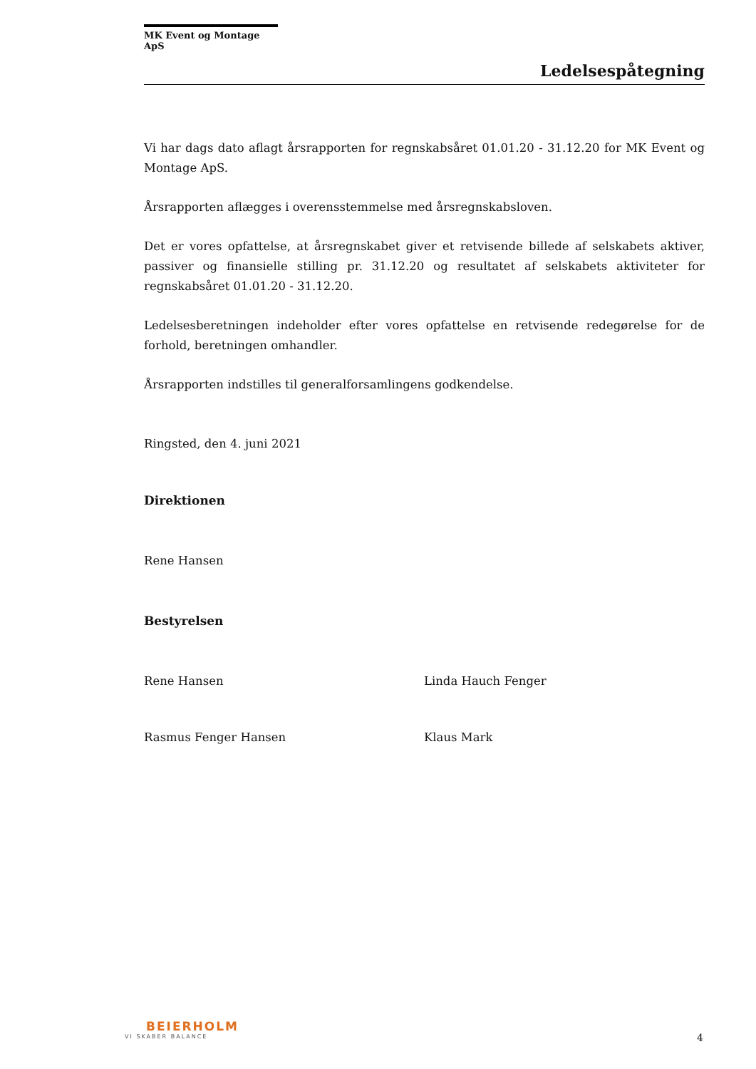MK Event og Montage ApS
Ledelsespåtegning
Vi har dags dato aflagt årsrapporten for regnskabsåret 01.01.20 - 31.12.20 for MK Event og Montage ApS.
Årsrapporten aflægges i overensstemmelse med årsregnskabsloven.
Det er vores opfattelse, at årsregnskabet giver et retvisende billede af selskabets aktiver, passiver og finansielle stilling pr. 31.12.20 og resultatet af selskabets aktiviteter for regnskabsåret 01.01.20 - 31.12.20.
Ledelsesberetningen indeholder efter vores opfattelse en retvisende redegørelse for de forhold, beretningen omhandler.
Årsrapporten indstilles til generalforsamlingens godkendelse.
Ringsted, den 4. juni 2021
Direktionen
Rene Hansen
Bestyrelsen
Rene Hansen Linda Hauch Fenger
Rasmus Fenger Hansen Klaus Mark
BEIERHOLM
VI SKABER BALANCE
4